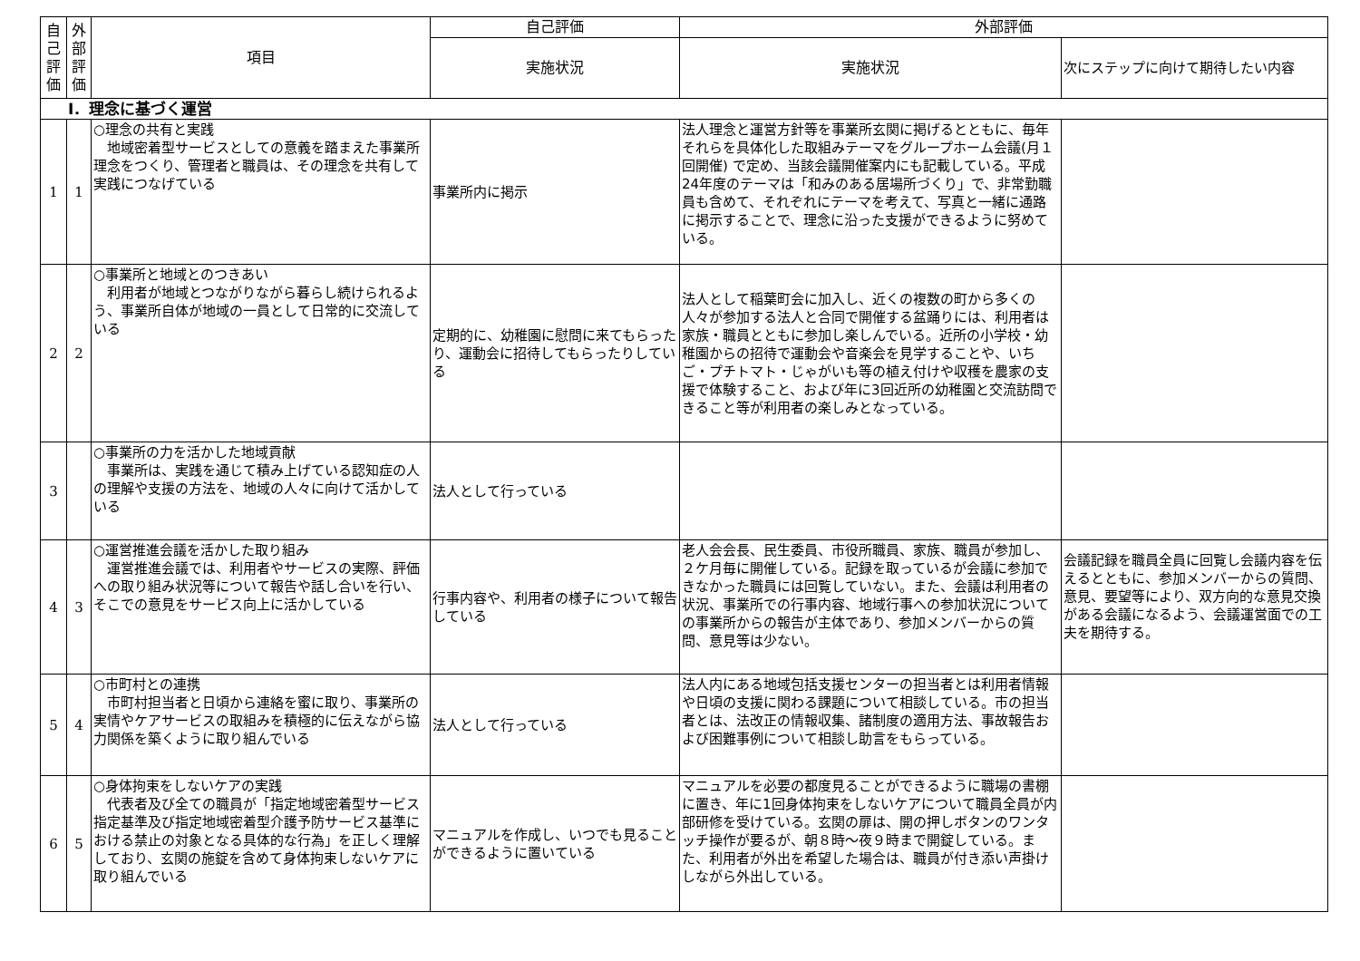| 自己評価 | 外部評価 | 項目 | 自己評価 | 外部評価 | |
| --- | --- | --- | --- | --- | --- |
| | | | 実施状況 | 実施状況 | 次にステップに向けて期待したい内容 |
| Ⅰ．理念に基づく運営 | | | | | |
| 1 | 1 | ○理念の共有と実践 地域密着型サービスとしての意義を踏まえた事業所理念をつくり、管理者と職員は、その理念を共有して実践につなげている | 事業所内に掲示 | 法人理念と運営方針等を事業所玄関に掲げるとともに、毎年それらを具体化した取組みテーマをグループホーム会議(月１回開催) で定め、当該会議開催案内にも記載している。平成24年度のテーマは「和みのある居場所づくり」で、非常勤職員も含めて、それぞれにテーマを考えて、写真と一緒に通路に掲示することで、理念に沿った支援ができるように努めている。 | |
| 2 | 2 | ○事業所と地域とのつきあい 利用者が地域とつながりながら暮らし続けられるよう、事業所自体が地域の一員として日常的に交流している | 定期的に、幼稚園に慰問に来てもらったり、運動会に招待してもらったりしている | 法人として稲葉町会に加入し、近くの複数の町から多くの人々が参加する法人と合同で開催する盆踊りには、利用者は家族・職員とともに参加し楽しんでいる。近所の小学校・幼稚園からの招待で運動会や音楽会を見学することや、いちご・プチトマト・じゃがいも等の植え付けや収穫を農家の支援で体験すること、および年に3回近所の幼稚園と交流訪問できること等が利用者の楽しみとなっている。 | |
| 3 | | ○事業所の力を活かした地域貢献 事業所は、実践を通じて積み上げている認知症の人の理解や支援の方法を、地域の人々に向けて活かしている | 法人として行っている | | |
| 4 | 3 | ○運営推進会議を活かした取り組み 運営推進会議では、利用者やサービスの実際、評価への取り組み状況等について報告や話し合いを行い、そこでの意見をサービス向上に活かしている | 行事内容や、利用者の様子について報告している | 老人会会長、民生委員、市役所職員、家族、職員が参加し、２ケ月毎に開催している。記録を取っているが会議に参加できなかった職員には回覧していない。また、会議は利用者の状況、事業所での行事内容、地域行事への参加状況についての事業所からの報告が主体であり、参加メンバーからの質問、意見等は少ない。 | 会議記録を職員全員に回覧し会議内容を伝えるとともに、参加メンバーからの質問、意見、要望等により、双方向的な意見交換がある会議になるよう、会議運営面での工夫を期待する。 |
| 5 | 4 | ○市町村との連携 市町村担当者と日頃から連絡を蜜に取り、事業所の実情やケアサービスの取組みを積極的に伝えながら協力関係を築くように取り組んでいる | 法人として行っている | 法人内にある地域包括支援センターの担当者とは利用者情報や日頃の支援に関わる課題について相談している。市の担当者とは、法改正の情報収集、諸制度の適用方法、事故報告および困難事例について相談し助言をもらっている。 | |
| 6 | 5 | ○身体拘束をしないケアの実践 代表者及び全ての職員が「指定地域密着型サービス指定基準及び指定地域密着型介護予防サービス基準における禁止の対象となる具体的な行為」を正しく理解しており、玄関の施錠を含めて身体拘束しないケアに取り組んでいる | マニュアルを作成し、いつでも見ることができるように置いている | マニュアルを必要の都度見ることができるように職場の書棚に置き、年に1回身体拘束をしないケアについて職員全員が内部研修を受けている。玄関の扉は、開の押しボタンのワンタッチ操作が要るが、朝８時～夜９時まで開錠している。また、利用者が外出を希望した場合は、職員が付き添い声掛けしながら外出している。 | |